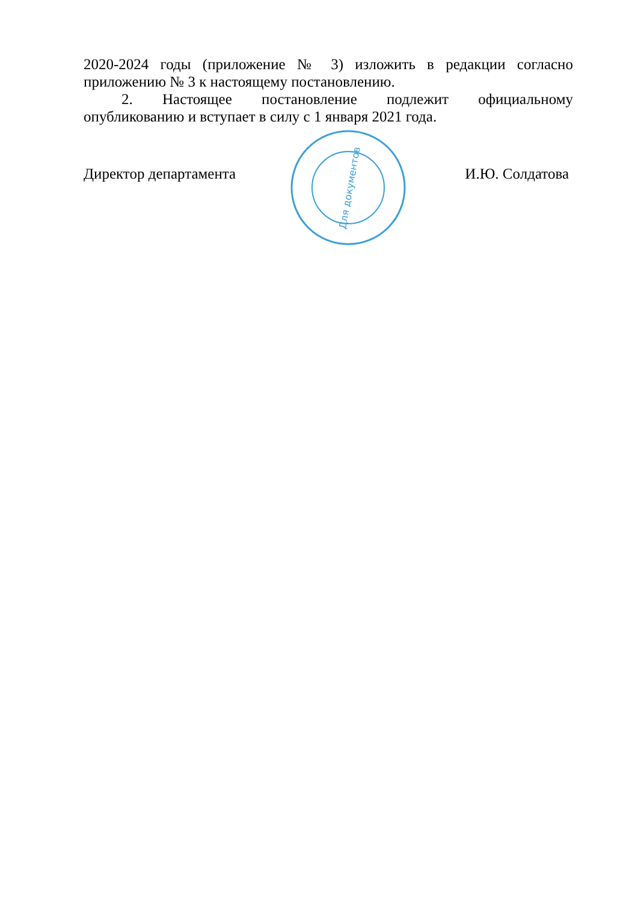2020-2024 годы (приложение № 3) изложить в редакции согласно
приложению № 3 к настоящему постановлению.
2. Настоящее постановление подлежит официальному
опубликованию и вступает в силу с 1 января 2021 года.
Директор департамента И.Ю. Солдатова
Для документов